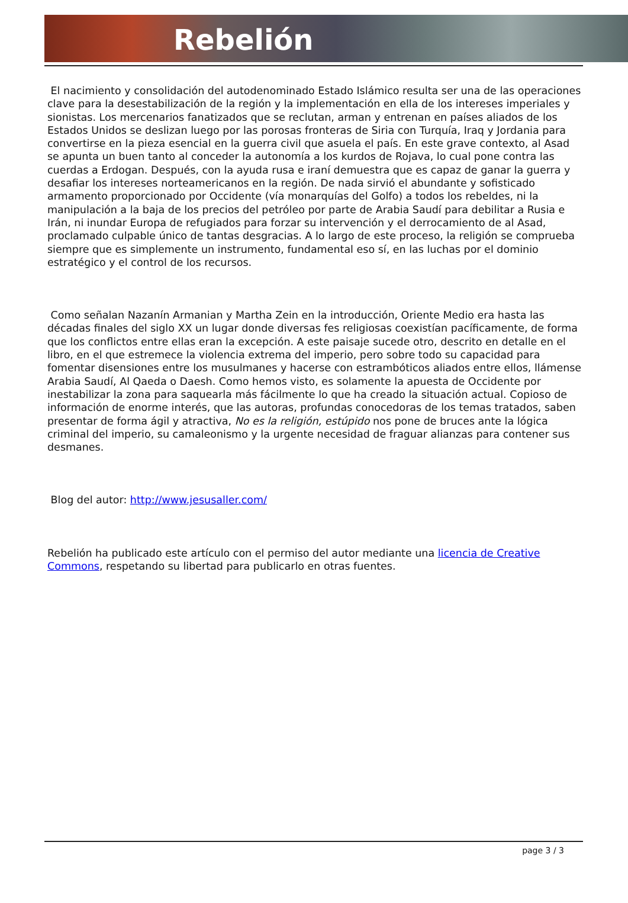Rebelión
El nacimiento y consolidación del autodenominado Estado Islámico resulta ser una de las operaciones clave para la desestabilización de la región y la implementación en ella de los intereses imperiales y sionistas. Los mercenarios fanatizados que se reclutan, arman y entrenan en países aliados de los Estados Unidos se deslizan luego por las porosas fronteras de Siria con Turquía, Iraq y Jordania para convertirse en la pieza esencial en la guerra civil que asuela el país. En este grave contexto, al Asad se apunta un buen tanto al conceder la autonomía a los kurdos de Rojava, lo cual pone contra las cuerdas a Erdogan. Después, con la ayuda rusa e iraní demuestra que es capaz de ganar la guerra y desafiar los intereses norteamericanos en la región. De nada sirvió el abundante y sofisticado armamento proporcionado por Occidente (vía monarquías del Golfo) a todos los rebeldes, ni la manipulación a la baja de los precios del petróleo por parte de Arabia Saudí para debilitar a Rusia e Irán, ni inundar Europa de refugiados para forzar su intervención y el derrocamiento de al Asad, proclamado culpable único de tantas desgracias. A lo largo de este proceso, la religión se comprueba siempre que es simplemente un instrumento, fundamental eso sí, en las luchas por el dominio estratégico y el control de los recursos.
Como señalan Nazanín Armanian y Martha Zein en la introducción, Oriente Medio era hasta las décadas finales del siglo XX un lugar donde diversas fes religiosas coexistían pacíficamente, de forma que los conflictos entre ellas eran la excepción. A este paisaje sucede otro, descrito en detalle en el libro, en el que estremece la violencia extrema del imperio, pero sobre todo su capacidad para fomentar disensiones entre los musulmanes y hacerse con estrambóticos aliados entre ellos, llámense Arabia Saudí, Al Qaeda o Daesh. Como hemos visto, es solamente la apuesta de Occidente por inestabilizar la zona para saquearla más fácilmente lo que ha creado la situación actual. Copioso de información de enorme interés, que las autoras, profundas conocedoras de los temas tratados, saben presentar de forma ágil y atractiva, No es la religión, estúpido nos pone de bruces ante la lógica criminal del imperio, su camaleonismo y la urgente necesidad de fraguar alianzas para contener sus desmanes.
Blog del autor: http://www.jesusaller.com/
Rebelión ha publicado este artículo con el permiso del autor mediante una licencia de Creative Commons, respetando su libertad para publicarlo en otras fuentes.
page 3 / 3